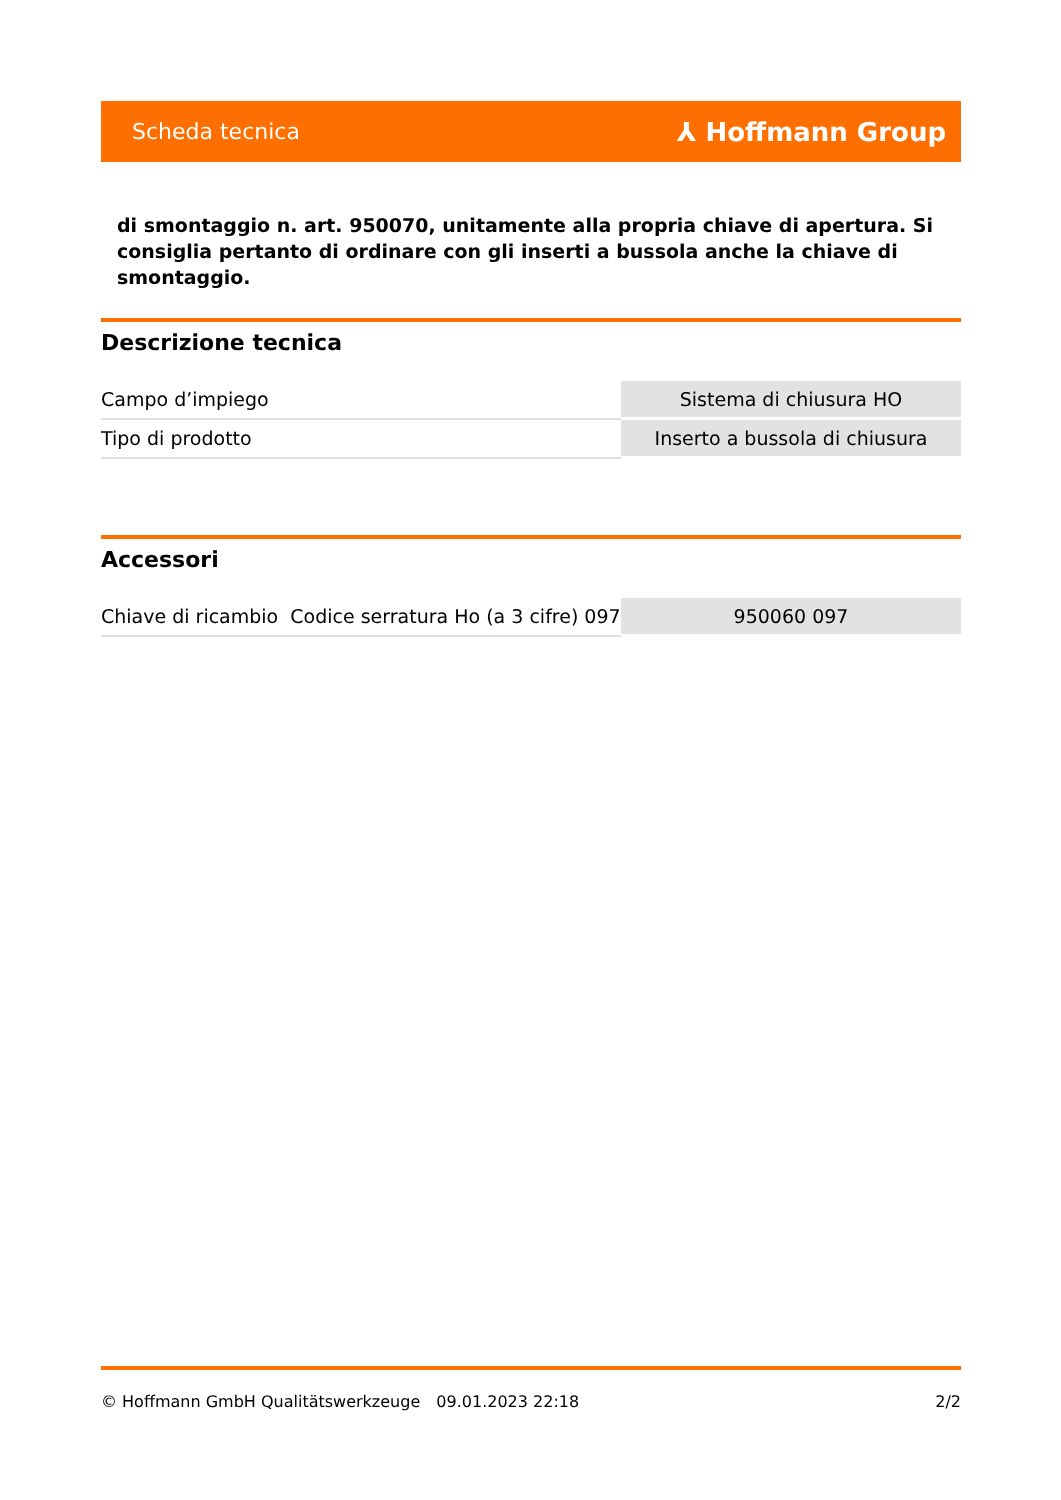Scheda tecnica ⅄ Hoffmann Group
di smontaggio n. art. 950070, unitamente alla propria chiave di apertura. Si consiglia pertanto di ordinare con gli inserti a bussola anche la chiave di smontaggio.
Descrizione tecnica
| Campo d’impiego | Sistema di chiusura HO |
| Tipo di prodotto | Inserto a bussola di chiusura |
Accessori
| Chiave di ricambio Codice serratura Ho (a 3 cifre) 097 | 950060 097 |
© Hoffmann GmbH Qualitätswerkzeuge 09.01.2023 22:18 2/2